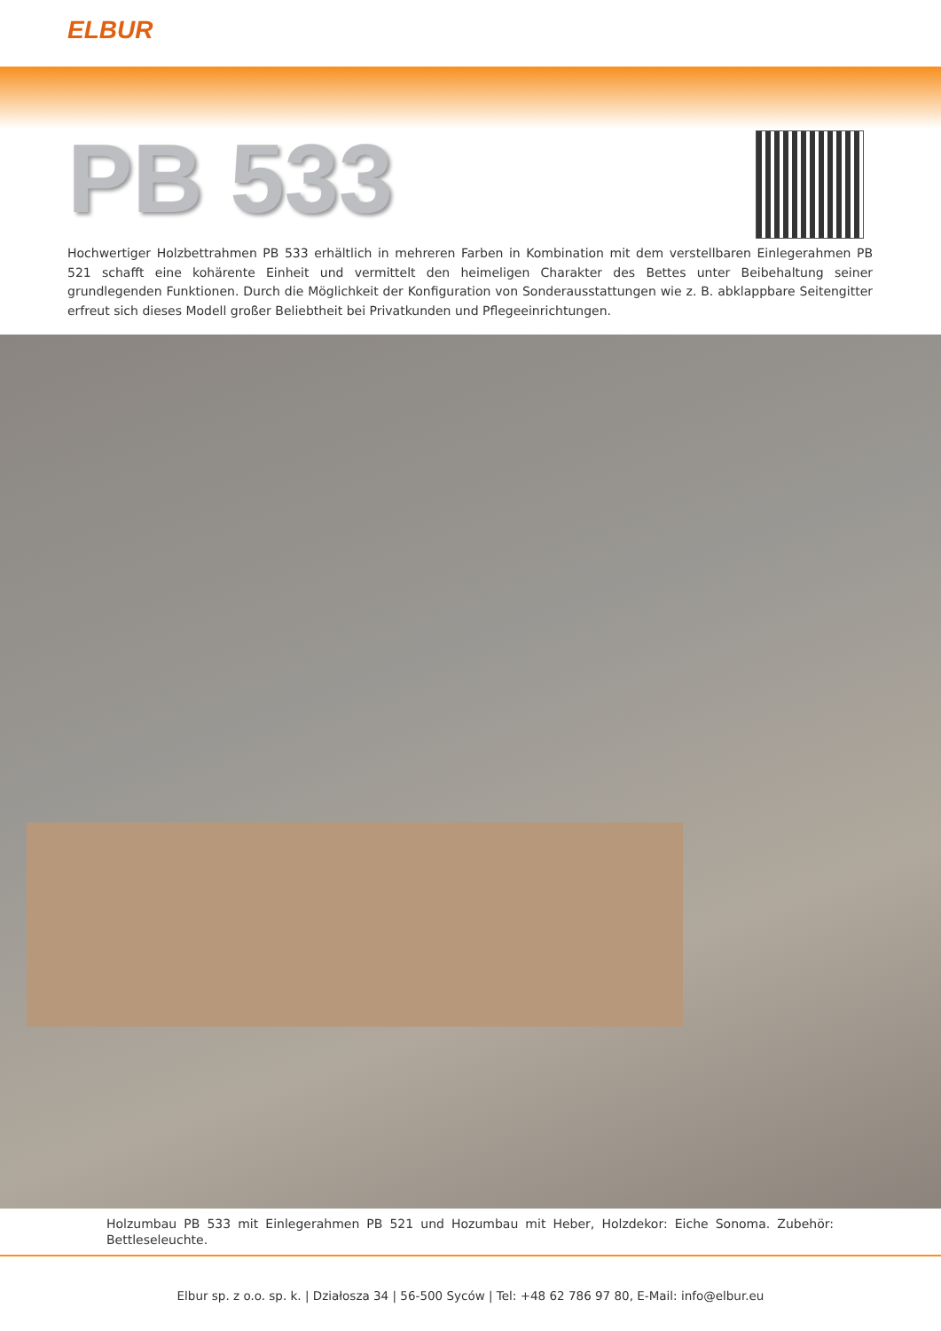ELBUR
PB 533
Hochwertiger Holzbettrahmen PB 533 erhältlich in mehreren Farben in Kombination mit dem verstellbaren Einlegerahmen PB 521 schafft eine kohärente Einheit und vermittelt den heimeligen Charakter des Bettes unter Beibehaltung seiner grundlegenden Funktionen. Durch die Möglichkeit der Konfiguration von Sonderausstattungen wie z. B. abklappbare Seitengitter erfreut sich dieses Modell großer Beliebtheit bei Privatkunden und Pflegeeinrichtungen.
Holzumbau PB 533 mit Einlegerahmen PB 521 und Hozumbau mit Heber, Holzdekor: Eiche Sonoma. Zubehör: Bettleseleuchte.
Elbur sp. z o.o. sp. k. | Działosza 34 | 56-500 Syców | Tel: +48 62 786 97 80, E-Mail: info@elbur.eu